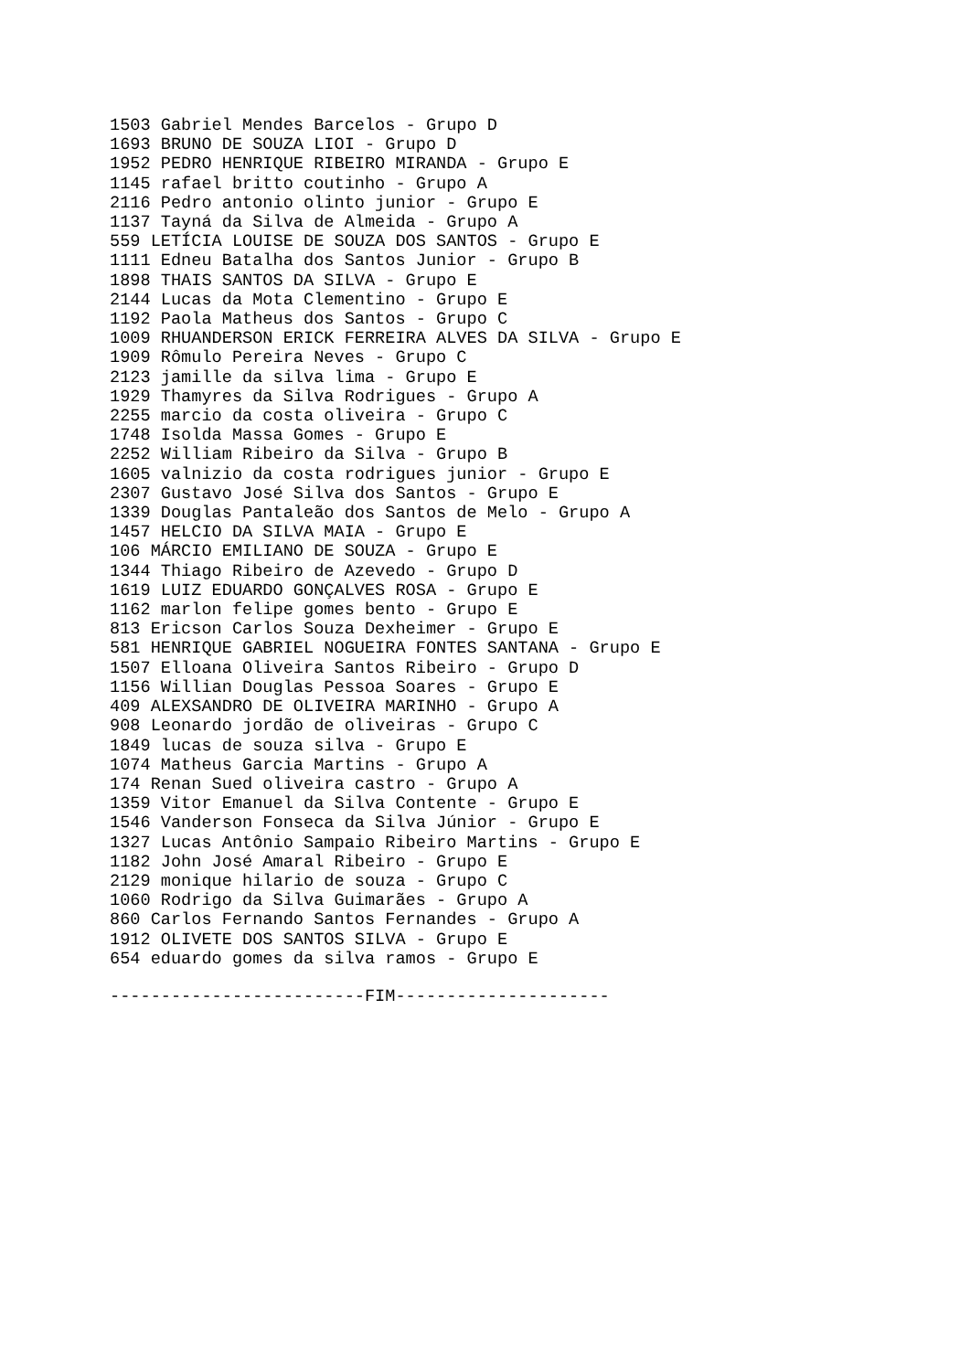1503 Gabriel Mendes Barcelos - Grupo D 1693 BRUNO DE SOUZA LIOI - Grupo D 1952 PEDRO HENRIQUE RIBEIRO MIRANDA - Grupo E 1145 rafael britto coutinho - Grupo A 2116 Pedro antonio olinto junior - Grupo E 1137 Tayná da Silva de Almeida - Grupo A 559 LETÍCIA LOUISE DE SOUZA DOS SANTOS - Grupo E 1111 Edneu Batalha dos Santos Junior - Grupo B 1898 THAIS SANTOS DA SILVA - Grupo E 2144 Lucas da Mota Clementino - Grupo E 1192 Paola Matheus dos Santos - Grupo C 1009 RHUANDERSON ERICK FERREIRA ALVES DA SILVA - Grupo E 1909 Rômulo Pereira Neves - Grupo C 2123 jamille da silva lima - Grupo E 1929 Thamyres da Silva Rodrigues - Grupo A 2255 marcio da costa oliveira - Grupo C 1748 Isolda Massa Gomes - Grupo E 2252 William Ribeiro da Silva - Grupo B 1605 valnizio da costa rodrigues junior - Grupo E 2307 Gustavo José Silva dos Santos - Grupo E 1339 Douglas Pantaleão dos Santos de Melo - Grupo A 1457 HELCIO DA SILVA MAIA - Grupo E 106 MÁRCIO EMILIANO DE SOUZA - Grupo E 1344 Thiago Ribeiro de Azevedo - Grupo D 1619 LUIZ EDUARDO GONÇALVES ROSA - Grupo E 1162 marlon felipe gomes bento - Grupo E 813 Ericson Carlos Souza Dexheimer - Grupo E 581 HENRIQUE GABRIEL NOGUEIRA FONTES SANTANA - Grupo E 1507 Elloana Oliveira Santos Ribeiro - Grupo D 1156 Willian Douglas Pessoa Soares - Grupo E 409 ALEXSANDRO DE OLIVEIRA MARINHO - Grupo A 908 Leonardo jordão de oliveiras - Grupo C 1849 lucas de souza silva - Grupo E 1074 Matheus Garcia Martins - Grupo A 174 Renan Sued oliveira castro - Grupo A 1359 Vitor Emanuel da Silva Contente - Grupo E 1546 Vanderson Fonseca da Silva Júnior - Grupo E 1327 Lucas Antônio Sampaio Ribeiro Martins - Grupo E 1182 John José Amaral Ribeiro - Grupo E 2129 monique hilario de souza - Grupo C 1060 Rodrigo da Silva Guimarães - Grupo A 860 Carlos Fernando Santos Fernandes - Grupo A 1912 OLIVETE DOS SANTOS SILVA - Grupo E 654 eduardo gomes da silva ramos - Grupo E
-------------------------FIM---------------------